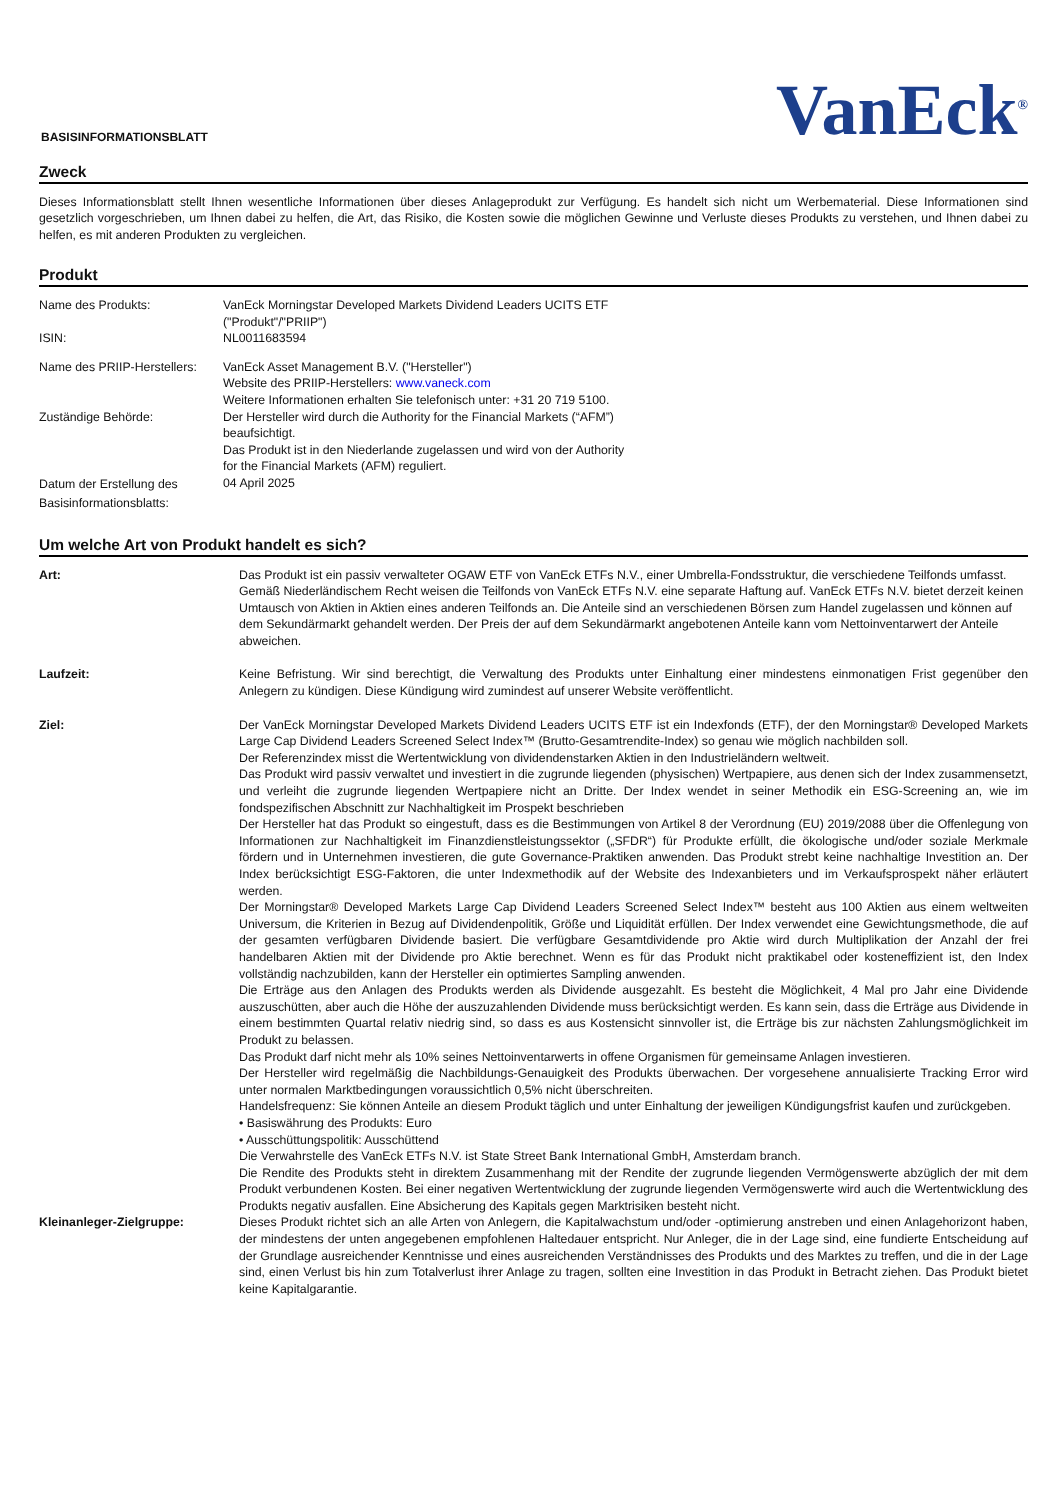BASISINFORMATIONSBLATT
VanEck<sup>®</sup>
Zweck
Dieses Informationsblatt stellt Ihnen wesentliche Informationen über dieses Anlageprodukt zur Verfügung. Es handelt sich nicht um Werbematerial. Diese Informationen sind gesetzlich vorgeschrieben, um Ihnen dabei zu helfen, die Art, das Risiko, die Kosten sowie die möglichen Gewinne und Verluste dieses Produkts zu verstehen, und Ihnen dabei zu helfen, es mit anderen Produkten zu vergleichen.
Produkt
| Name des Produkts: | VanEck Morningstar Developed Markets Dividend Leaders UCITS ETF ("Produkt"/"PRIIP") |
| ISIN: | NL0011683594 |
| Name des PRIIP-Herstellers: | VanEck Asset Management B.V. ("Hersteller") Website des PRIIP-Herstellers: www.vaneck.com Weitere Informationen erhalten Sie telefonisch unter: +31 20 719 5100. |
| Zuständige Behörde: | Der Hersteller wird durch die Authority for the Financial Markets (“AFM”) beaufsichtigt. Das Produkt ist in den Niederlande zugelassen und wird von der Authority for the Financial Markets (AFM) reguliert. |
| Datum der Erstellung des Basisinformationsblatts: | 04 April 2025 |
Um welche Art von Produkt handelt es sich?
| Art: | Das Produkt ist ein passiv verwalteter OGAW ETF von VanEck ETFs N.V., einer Umbrella-Fondsstruktur, die verschiedene Teilfonds umfasst. Gemäß Niederländischem Recht weisen die Teilfonds von VanEck ETFs N.V. eine separate Haftung auf. VanEck ETFs N.V. bietet derzeit keinen Umtausch von Aktien in Aktien eines anderen Teilfonds an. Die Anteile sind an verschiedenen Börsen zum Handel zugelassen und können auf dem Sekundärmarkt gehandelt werden. Der Preis der auf dem Sekundärmarkt angebotenen Anteile kann vom Nettoinventarwert der Anteile abweichen. |
| Laufzeit: | Keine Befristung. Wir sind berechtigt, die Verwaltung des Produkts unter Einhaltung einer mindestens einmonatigen Frist gegenüber den Anlegern zu kündigen. Diese Kündigung wird zumindest auf unserer Website veröffentlicht. |
| Ziel: | Der VanEck Morningstar Developed Markets Dividend Leaders UCITS ETF ist ein Indexfonds (ETF), der den Morningstar® Developed Markets Large Cap Dividend Leaders Screened Select Index™ (Brutto-Gesamtrendite-Index) so genau wie möglich nachbilden soll. Der Referenzindex misst die Wertentwicklung von dividendenstarken Aktien in den Industrieländern weltweit. Das Produkt wird passiv verwaltet und investiert in die zugrunde liegenden (physischen) Wertpapiere, aus denen sich der Index zusammensetzt, und verleiht die zugrunde liegenden Wertpapiere nicht an Dritte. Der Index wendet in seiner Methodik ein ESG-Screening an, wie im fondspezifischen Abschnitt zur Nachhaltigkeit im Prospekt beschrieben Der Hersteller hat das Produkt so eingestuft, dass es die Bestimmungen von Artikel 8 der Verordnung (EU) 2019/2088 über die Offenlegung von Informationen zur Nachhaltigkeit im Finanzdienstleistungssektor („SFDR“) für Produkte erfüllt, die ökologische und/oder soziale Merkmale fördern und in Unternehmen investieren, die gute Governance-Praktiken anwenden. Das Produkt strebt keine nachhaltige Investition an. Der Index berücksichtigt ESG-Faktoren, die unter Indexmethodik auf der Website des Indexanbieters und im Verkaufsprospekt näher erläutert werden. Der Morningstar® Developed Markets Large Cap Dividend Leaders Screened Select Index™ besteht aus 100 Aktien aus einem weltweiten Universum, die Kriterien in Bezug auf Dividendenpolitik, Größe und Liquidität erfüllen. Der Index verwendet eine Gewichtungsmethode, die auf der gesamten verfügbaren Dividende basiert. Die verfügbare Gesamtdividende pro Aktie wird durch Multiplikation der Anzahl der frei handelbaren Aktien mit der Dividende pro Aktie berechnet. Wenn es für das Produkt nicht praktikabel oder kosteneffizient ist, den Index vollständig nachzubilden, kann der Hersteller ein optimiertes Sampling anwenden. Die Erträge aus den Anlagen des Produkts werden als Dividende ausgezahlt. Es besteht die Möglichkeit, 4 Mal pro Jahr eine Dividende auszuschütten, aber auch die Höhe der auszuzahlenden Dividende muss berücksichtigt werden. Es kann sein, dass die Erträge aus Dividende in einem bestimmten Quartal relativ niedrig sind, so dass es aus Kostensicht sinnvoller ist, die Erträge bis zur nächsten Zahlungsmöglichkeit im Produkt zu belassen. Das Produkt darf nicht mehr als 10% seines Nettoinventarwerts in offene Organismen für gemeinsame Anlagen investieren. Der Hersteller wird regelmäßig die Nachbildungs-Genauigkeit des Produkts überwachen. Der vorgesehene annualisierte Tracking Error wird unter normalen Marktbedingungen voraussichtlich 0,5% nicht überschreiten. Handelsfrequenz: Sie können Anteile an diesem Produkt täglich und unter Einhaltung der jeweiligen Kündigungsfrist kaufen und zurückgeben. • Basiswährung des Produkts: Euro • Ausschüttungspolitik: Ausschüttend Die Verwahrstelle des VanEck ETFs N.V. ist State Street Bank International GmbH, Amsterdam branch. Die Rendite des Produkts steht in direktem Zusammenhang mit der Rendite der zugrunde liegenden Vermögenswerte abzüglich der mit dem Produkt verbundenen Kosten. Bei einer negativen Wertentwicklung der zugrunde liegenden Vermögenswerte wird auch die Wertentwicklung des Produkts negativ ausfallen. Eine Absicherung des Kapitals gegen Marktrisiken besteht nicht. |
| Kleinanleger-Zielgruppe: | Dieses Produkt richtet sich an alle Arten von Anlegern, die Kapitalwachstum und/oder -optimierung anstreben und einen Anlagehorizont haben, der mindestens der unten angegebenen empfohlenen Haltedauer entspricht. Nur Anleger, die in der Lage sind, eine fundierte Entscheidung auf der Grundlage ausreichender Kenntnisse und eines ausreichenden Verständnisses des Produkts und des Marktes zu treffen, und die in der Lage sind, einen Verlust bis hin zum Totalverlust ihrer Anlage zu tragen, sollten eine Investition in das Produkt in Betracht ziehen. Das Produkt bietet keine Kapitalgarantie. |